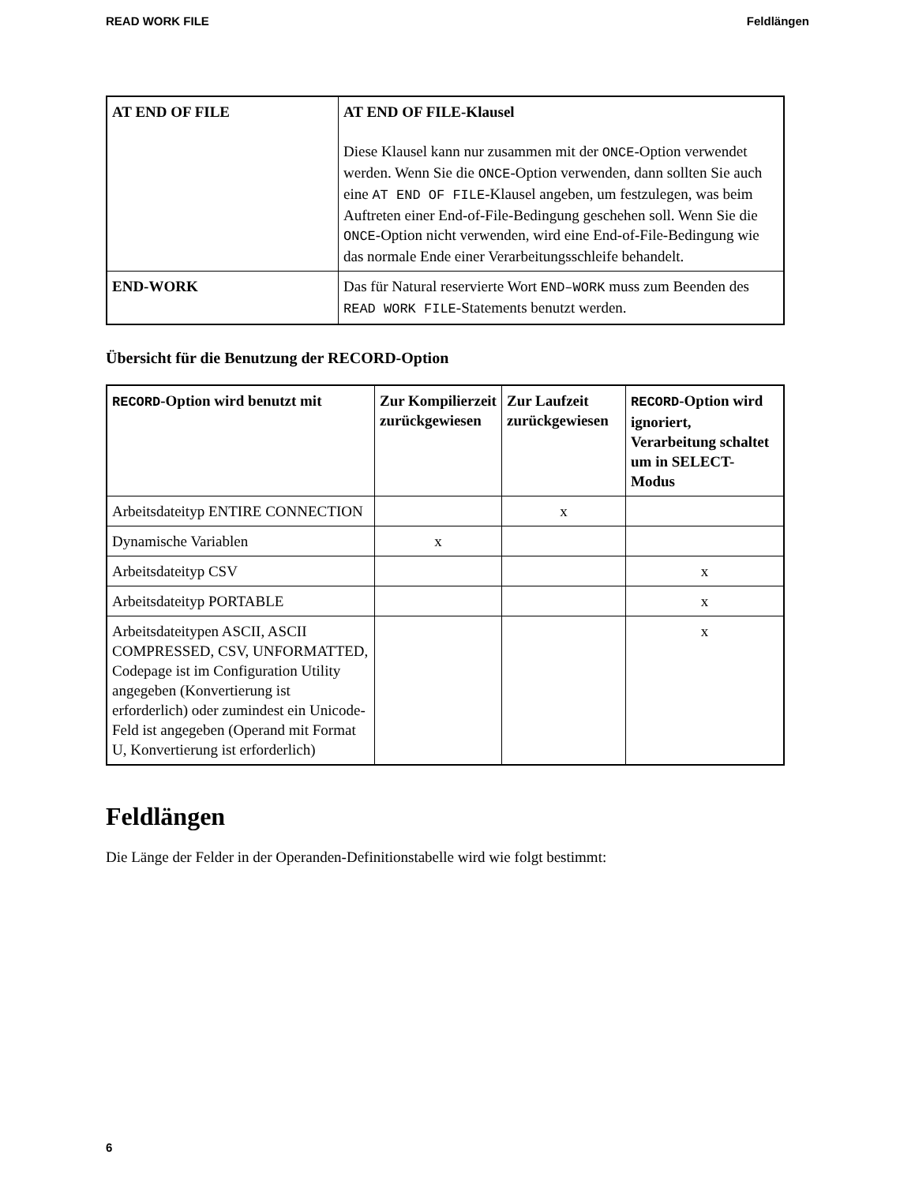READ WORK FILE Feldlängen
| AT END OF FILE | AT END OF FILE-Klausel Diese Klausel kann nur zusammen mit der ONCE -Option verwendet werden. Wenn Sie die ONCE -Option verwenden, dann sollten Sie auch eine AT END OF FILE -Klausel angeben, um festzulegen, was beim Auftreten einer End-of-File-Bedingung geschehen soll. Wenn Sie die ONCE -Option nicht verwenden, wird eine End-of-File-Bedingung wie das normale Ende einer Verarbeitungsschleife behandelt. |
| END-WORK | Das für Natural reservierte Wort END–WORK muss zum Beenden des READ WORK FILE -Statements benutzt werden. |
Übersicht für die Benutzung der RECORD-Option
| RECORD -Option wird benutzt mit | Zur Kompilierzeit zurückgewiesen | Zur Laufzeit zurückgewiesen | RECORD -Option wird ignoriert, Verarbeitung schaltet um in SELECT-Modus |
| --- | --- | --- | --- |
| Arbeitsdateityp ENTIRE CONNECTION | | x | |
| Dynamische Variablen | x | | |
| Arbeitsdateityp CSV | | | x |
| Arbeitsdateityp PORTABLE | | | x |
| Arbeitsdateitypen ASCII, ASCII COMPRESSED, CSV, UNFORMATTED, Codepage ist im Configuration Utility angegeben (Konvertierung ist erforderlich) oder zumindest ein Unicode-Feld ist angegeben (Operand mit Format U, Konvertierung ist erforderlich) | | | x |
Feldlängen
Die Länge der Felder in der Operanden-Definitionstabelle wird wie folgt bestimmt:
6